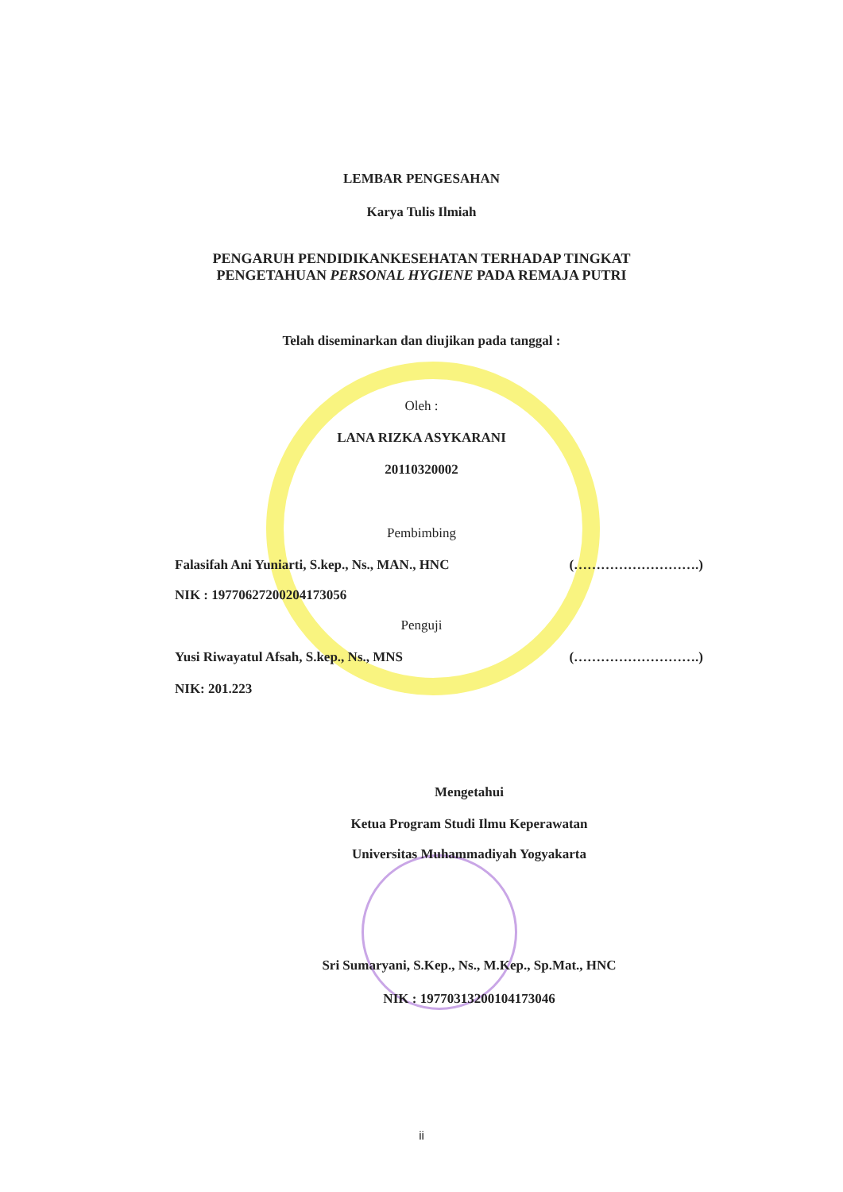LEMBAR PENGESAHAN
Karya Tulis Ilmiah
PENGARUH PENDIDIKANKESEHATAN TERHADAP TINGKAT
PENGETAHUAN PERSONAL HYGIENE PADA REMAJA PUTRI
Telah diseminarkan dan diujikan pada tanggal :
Oleh :
LANA RIZKA ASYKARANI
20110320002
Pembimbing
Falasifah Ani Yuniarti, S.kep., Ns., MAN., HNC (……………………….)
NIK : 19770627200204173056
Penguji
Yusi Riwayatul Afsah, S.kep., Ns., MNS (……………………….)
NIK: 201.223
Mengetahui
Ketua Program Studi Ilmu Keperawatan
Universitas Muhammadiyah Yogyakarta
Sri Sumaryani, S.Kep., Ns., M.Kep., Sp.Mat., HNC
NIK : 19770313200104173046
ii